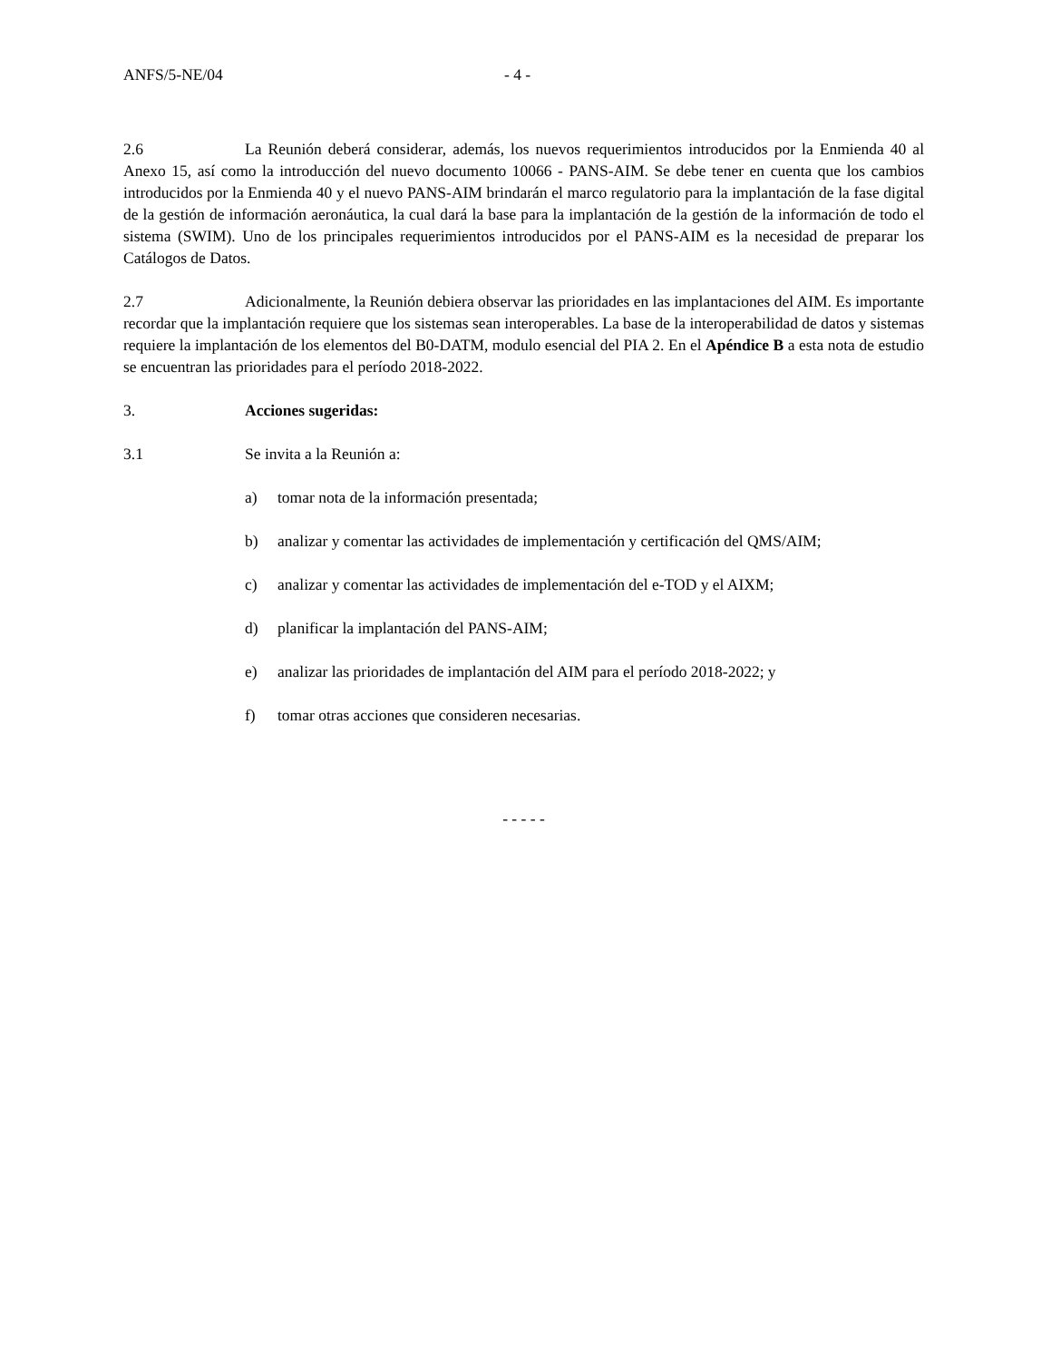ANFS/5-NE/04 - 4 -
2.6 La Reunión deberá considerar, además, los nuevos requerimientos introducidos por la Enmienda 40 al Anexo 15, así como la introducción del nuevo documento 10066 - PANS-AIM. Se debe tener en cuenta que los cambios introducidos por la Enmienda 40 y el nuevo PANS-AIM brindarán el marco regulatorio para la implantación de la fase digital de la gestión de información aeronáutica, la cual dará la base para la implantación de la gestión de la información de todo el sistema (SWIM). Uno de los principales requerimientos introducidos por el PANS-AIM es la necesidad de preparar los Catálogos de Datos.
2.7 Adicionalmente, la Reunión debiera observar las prioridades en las implantaciones del AIM. Es importante recordar que la implantación requiere que los sistemas sean interoperables. La base de la interoperabilidad de datos y sistemas requiere la implantación de los elementos del B0-DATM, modulo esencial del PIA 2. En el Apéndice B a esta nota de estudio se encuentran las prioridades para el período 2018-2022.
3. Acciones sugeridas:
3.1 Se invita a la Reunión a:
a) tomar nota de la información presentada;
b) analizar y comentar las actividades de implementación y certificación del QMS/AIM;
c) analizar y comentar las actividades de implementación del e-TOD y el AIXM;
d) planificar la implantación del PANS-AIM;
e) analizar las prioridades de implantación del AIM para el período 2018-2022; y
f) tomar otras acciones que consideren necesarias.
- - - - -